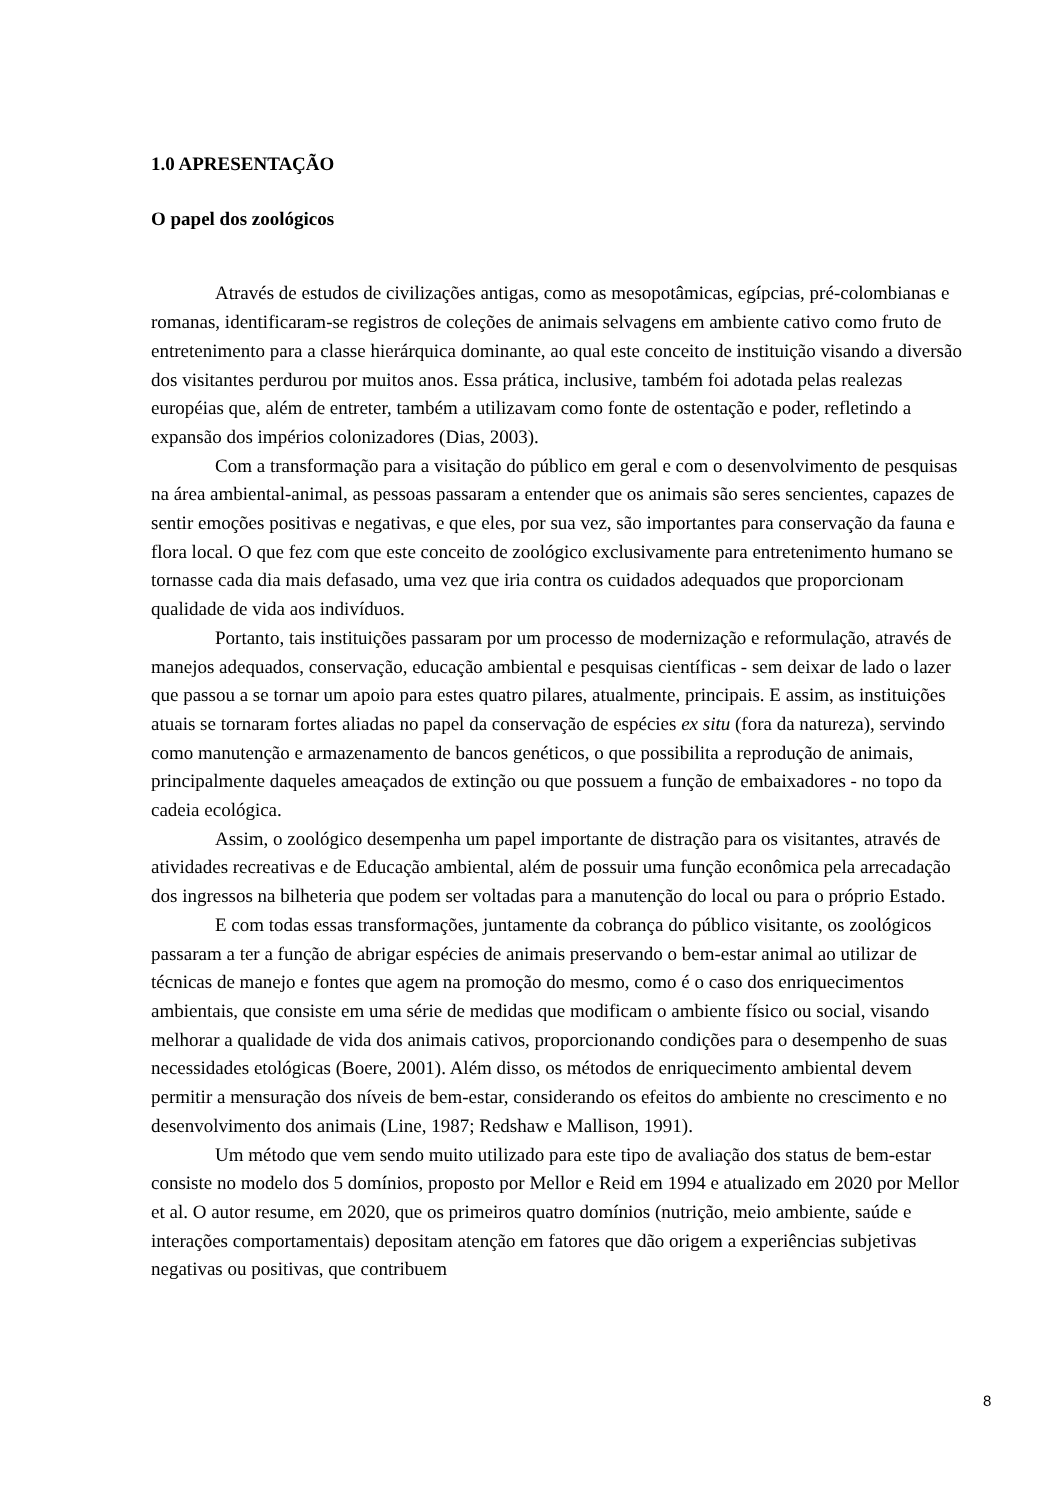1.0 APRESENTAÇÃO
O papel dos zoológicos
Através de estudos de civilizações antigas, como as mesopotâmicas, egípcias, pré-colombianas e romanas, identificaram-se registros de coleções de animais selvagens em ambiente cativo como fruto de entretenimento para a classe hierárquica dominante, ao qual este conceito de instituição visando a diversão dos visitantes perdurou por muitos anos. Essa prática, inclusive, também foi adotada pelas realezas européias que, além de entreter, também a utilizavam como fonte de ostentação e poder, refletindo a expansão dos impérios colonizadores (Dias, 2003).
Com a transformação para a visitação do público em geral e com o desenvolvimento de pesquisas na área ambiental-animal, as pessoas passaram a entender que os animais são seres sencientes, capazes de sentir emoções positivas e negativas, e que eles, por sua vez, são importantes para conservação da fauna e flora local. O que fez com que este conceito de zoológico exclusivamente para entretenimento humano se tornasse cada dia mais defasado, uma vez que iria contra os cuidados adequados que proporcionam qualidade de vida aos indivíduos.
Portanto, tais instituições passaram por um processo de modernização e reformulação, através de manejos adequados, conservação, educação ambiental e pesquisas científicas - sem deixar de lado o lazer que passou a se tornar um apoio para estes quatro pilares, atualmente, principais. E assim, as instituições atuais se tornaram fortes aliadas no papel da conservação de espécies ex situ (fora da natureza), servindo como manutenção e armazenamento de bancos genéticos, o que possibilita a reprodução de animais, principalmente daqueles ameaçados de extinção ou que possuem a função de embaixadores - no topo da cadeia ecológica.
Assim, o zoológico desempenha um papel importante de distração para os visitantes, através de atividades recreativas e de Educação ambiental, além de possuir uma função econômica pela arrecadação dos ingressos na bilheteria que podem ser voltadas para a manutenção do local ou para o próprio Estado.
E com todas essas transformações, juntamente da cobrança do público visitante, os zoológicos passaram a ter a função de abrigar espécies de animais preservando o bem-estar animal ao utilizar de técnicas de manejo e fontes que agem na promoção do mesmo, como é o caso dos enriquecimentos ambientais, que consiste em uma série de medidas que modificam o ambiente físico ou social, visando melhorar a qualidade de vida dos animais cativos, proporcionando condições para o desempenho de suas necessidades etológicas (Boere, 2001). Além disso, os métodos de enriquecimento ambiental devem permitir a mensuração dos níveis de bem-estar, considerando os efeitos do ambiente no crescimento e no desenvolvimento dos animais (Line, 1987; Redshaw e Mallison, 1991).
Um método que vem sendo muito utilizado para este tipo de avaliação dos status de bem-estar consiste no modelo dos 5 domínios, proposto por Mellor e Reid em 1994 e atualizado em 2020 por Mellor et al. O autor resume, em 2020, que os primeiros quatro domínios (nutrição, meio ambiente, saúde e interações comportamentais) depositam atenção em fatores que dão origem a experiências subjetivas negativas ou positivas, que contribuem
8